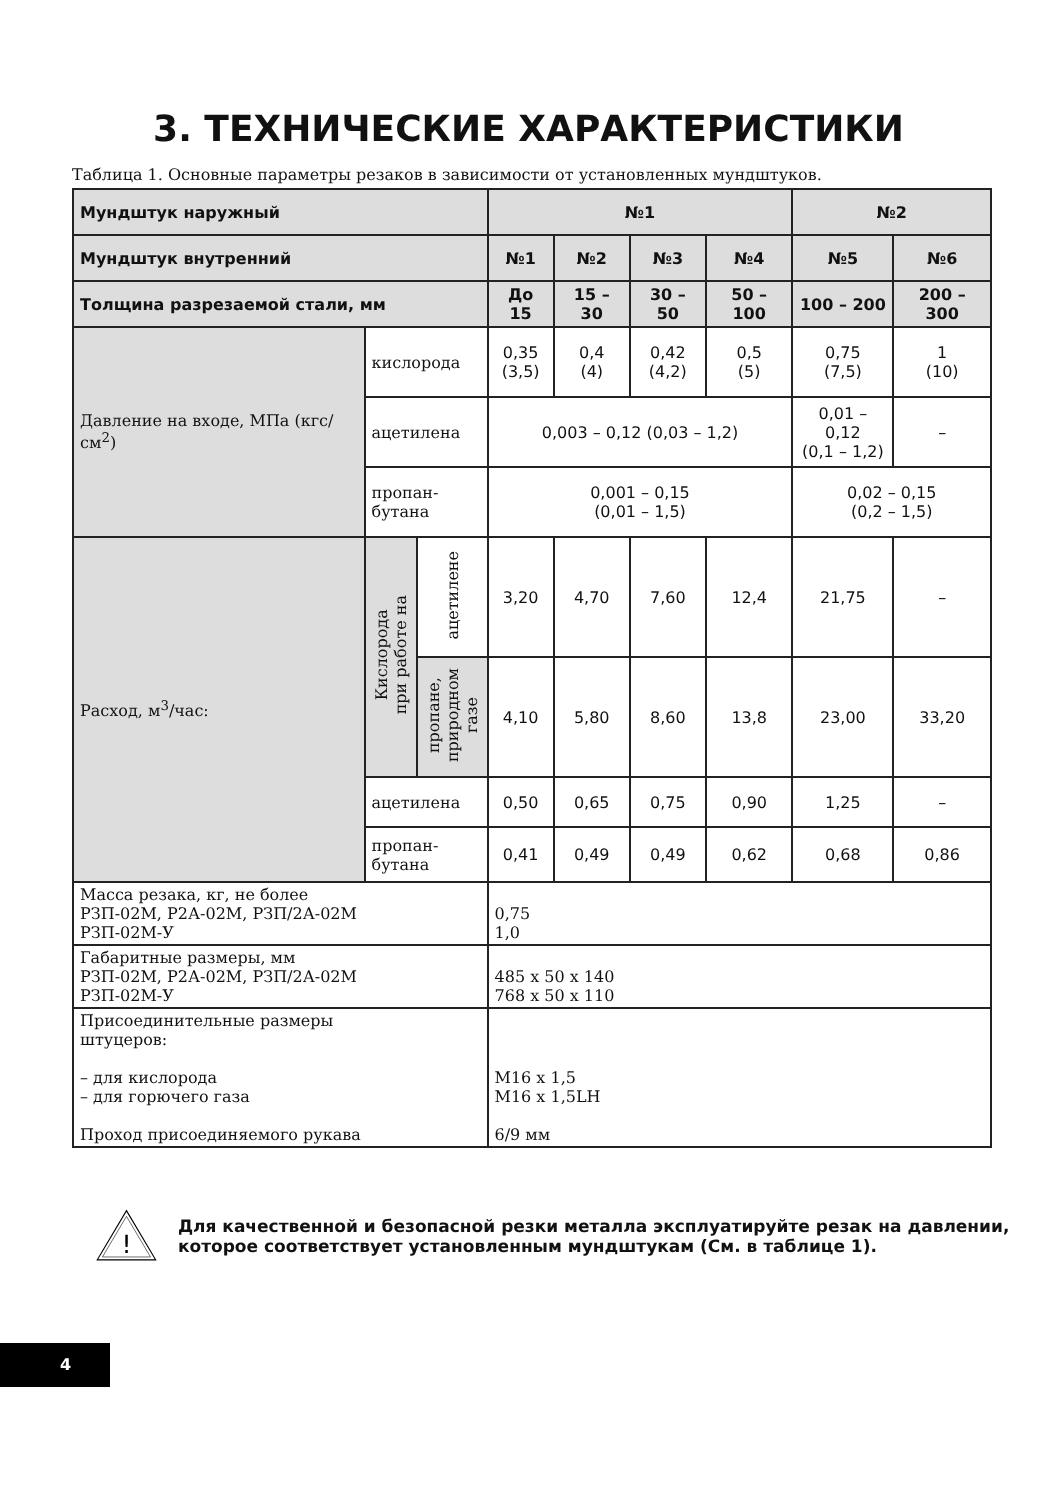3. ТЕХНИЧЕСКИЕ ХАРАКТЕРИСТИКИ
Таблица 1. Основные параметры резаков в зависимости от установленных мундштуков.
| Мундштук наружный | | | №1 | | | | №2 | |
| --- | --- | --- | --- | --- | --- | --- | --- | --- |
| Мундштук внутренний | | | №1 | №2 | №3 | №4 | №5 | №6 |
| Толщина разрезаемой стали, мм | | | До 15 | 15 – 30 | 30 – 50 | 50 – 100 | 100 – 200 | 200 – 300 |
| Давление на входе, МПа (кгс/см<sup>2</sup>) | кислорода | | 0,35 (3,5) | 0,4 (4) | 0,42 (4,2) | 0,5 (5) | 0,75 (7,5) | 1 (10) |
| | ацетилена | | 0,003 – 0,12 (0,03 – 1,2) | | | | 0,01 – 0,12 (0,1 – 1,2) | – |
| | пропан- бутана | | 0,001 – 0,15 (0,01 – 1,5) | | | | 0,02 – 0,15 (0,2 – 1,5) | |
| Расход, м<sup>3</sup>/час: | Кислорода при работе на | ацетилене | 3,20 | 4,70 | 7,60 | 12,4 | 21,75 | – |
| | | пропане, природном газе | 4,10 | 5,80 | 8,60 | 13,8 | 23,00 | 33,20 |
| | ацетилена | | 0,50 | 0,65 | 0,75 | 0,90 | 1,25 | – |
| | пропан- бутана | | 0,41 | 0,49 | 0,49 | 0,62 | 0,68 | 0,86 |
| Масса резака, кг, не более РЗП-02М, Р2А-02М, РЗП/2А-02М РЗП-02М-У | | | 0,75 1,0 | | | | | |
| Габаритные размеры, мм РЗП-02М, Р2А-02М, РЗП/2А-02М РЗП-02М-У | | | 485 x 50 x 140 768 x 50 x 110 | | | | | |
| Присоединительные размеры штуцеров: – для кислорода – для горючего газа Проход присоединяемого рукава | | | M16 x 1,5 M16 x 1,5LH 6/9 мм | | | | | |
!
Для качественной и безопасной резки металла эксплуатируйте резак на давлении, которое соответствует установленным мундштукам (См. в таблице 1).
4